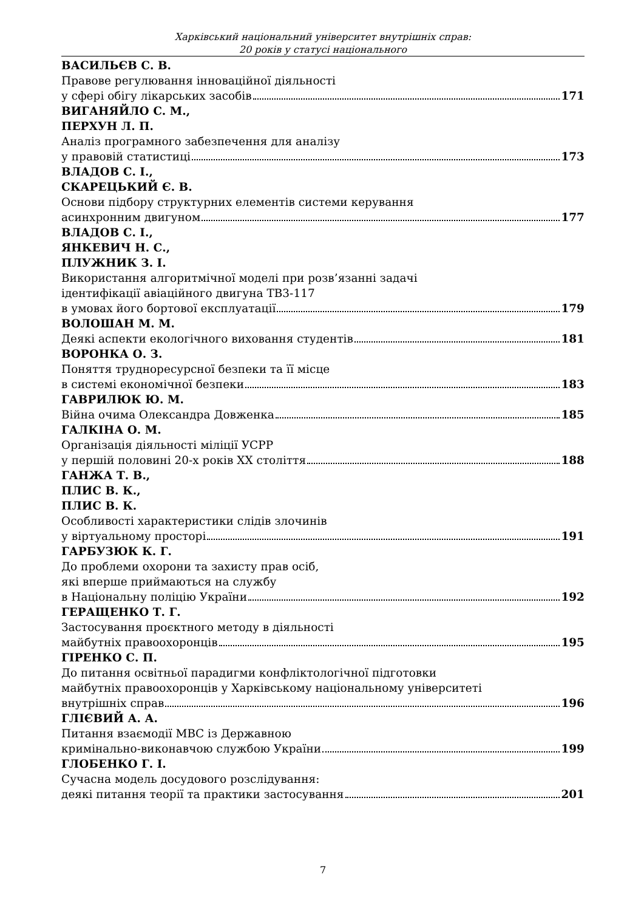Харківський національний університет внутрішніх справ:
20 років у статусі національного
ВАСИЛЬЄВ С. В.
Правове регулювання інноваційної діяльності
у сфері обігу лікарських засобів 171
ВИГАНЯЙЛО С. М.,
ПЕРХУН Л. П.
Аналіз програмного забезпечення для аналізу
у правовій статистиці 173
ВЛАДОВ С. І.,
СКАРЕЦЬКИЙ Є. В.
Основи підбору структурних елементів системи керування
асинхронним двигуном 177
ВЛАДОВ С. І.,
ЯНКЕВИЧ Н. С.,
ПЛУЖНИК З. І.
Використання алгоритмічної моделі при розв’язанні задачі
ідентифікації авіаційного двигуна ТВ3-117
в умовах його бортової експлуатації 179
ВОЛОШАН М. М.
Деякі аспекти екологічного виховання студентів 181
ВОРОНКА О. З.
Поняття труднoресурсної безпеки та її місце
в системі економічної безпеки 183
ГАВРИЛЮК Ю. М.
Війна очима Олександра Довженка 185
ГАЛКІНА О. М.
Організація діяльності міліції УСРР
у першій половині 20-х років ХХ століття 188
ГАНЖА Т. В.,
ПЛИС В. К.,
ПЛИС В. К.
Особливості характеристики слідів злочинів
у віртуальному просторі 191
ГАРБУЗЮК К. Г.
До проблеми охорони та захисту прав осіб,
які вперше приймаються на службу
в Національну поліцію України 192
ГЕРАЩЕНКО Т. Г.
Застосування проєктного методу в діяльності
майбутніх правоохоронців 195
ГІРЕНКО С. П.
До питання освітньої парадигми конфліктологічної підготовки
майбутніх правоохоронців у Харківському національному університеті
внутрішніх справ 196
ГЛІЄВИЙ А. А.
Питання взаємодії МВС із Державною
кримінально-виконавчою службою України 199
ГЛОБЕНКО Г. І.
Сучасна модель досудового розслідування:
деякі питання теорії та практики застосування 201
7